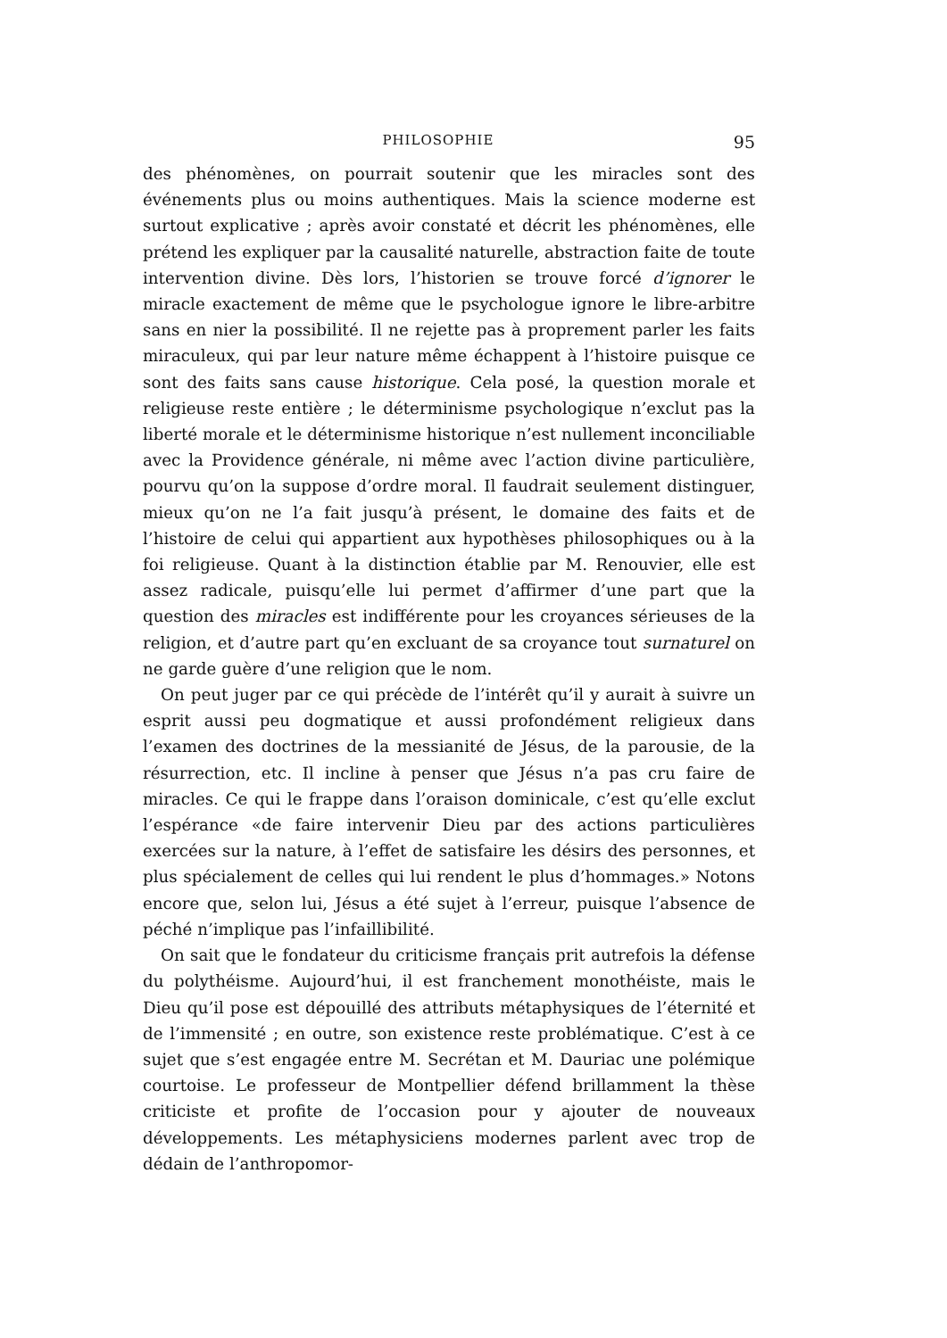PHILOSOPHIE 95
des phénomènes, on pourrait soutenir que les miracles sont des événements plus ou moins authentiques. Mais la science moderne est surtout explicative ; après avoir constaté et décrit les phénomènes, elle prétend les expliquer par la causalité naturelle, abstraction faite de toute intervention divine. Dès lors, l’historien se trouve forcé d’ignorer le miracle exactement de même que le psychologue ignore le libre-arbitre sans en nier la possibilité. Il ne rejette pas à proprement parler les faits miraculeux, qui par leur nature même échappent à l’histoire puisque ce sont des faits sans cause historique. Cela posé, la question morale et religieuse reste entière ; le déterminisme psychologique n’exclut pas la liberté morale et le déterminisme historique n’est nullement inconciliable avec la Providence générale, ni même avec l’action divine particulière, pourvu qu’on la suppose d’ordre moral. Il faudrait seulement distinguer, mieux qu’on ne l’a fait jusqu’à présent, le domaine des faits et de l’histoire de celui qui appartient aux hypothèses philosophiques ou à la foi religieuse. Quant à la distinction établie par M. Renouvier, elle est assez radicale, puisqu’elle lui permet d’affirmer d’une part que la question des miracles est indifférente pour les croyances sérieuses de la religion, et d’autre part qu’en excluant de sa croyance tout surnaturel on ne garde guère d’une religion que le nom.
On peut juger par ce qui précède de l’intérêt qu’il y aurait à suivre un esprit aussi peu dogmatique et aussi profondément religieux dans l’examen des doctrines de la messianité de Jésus, de la parousie, de la résurrection, etc. Il incline à penser que Jésus n’a pas cru faire de miracles. Ce qui le frappe dans l’oraison dominicale, c’est qu’elle exclut l’espérance «de faire intervenir Dieu par des actions particulières exercées sur la nature, à l’effet de satisfaire les désirs des personnes, et plus spécialement de celles qui lui rendent le plus d’hommages.» Notons encore que, selon lui, Jésus a été sujet à l’erreur, puisque l’absence de péché n’implique pas l’infaillibilité.
On sait que le fondateur du criticisme français prit autrefois la défense du polythéisme. Aujourd’hui, il est franchement monothéiste, mais le Dieu qu’il pose est dépouillé des attributs métaphysiques de l’éternité et de l’immensité ; en outre, son existence reste problématique. C’est à ce sujet que s’est engagée entre M. Secrétan et M. Dauriac une polémique courtoise. Le professeur de Montpellier défend brillamment la thèse criticiste et profite de l’occasion pour y ajouter de nouveaux développements. Les métaphysiciens modernes parlent avec trop de dédain de l’anthropomor-